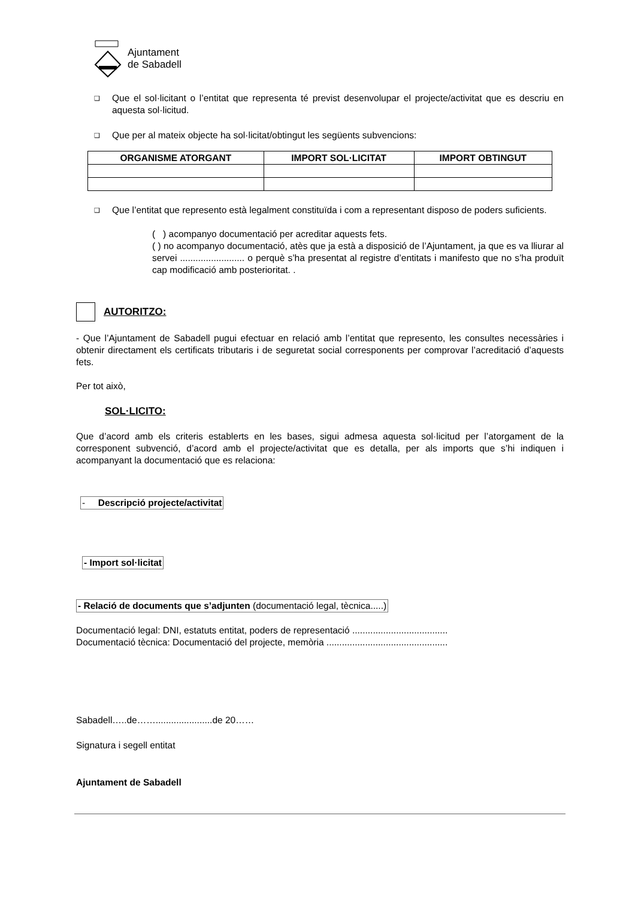Ajuntament
de Sabadell
❑
Que el sol·licitant o l’entitat que representa té previst desenvolupar el projecte/activitat que es descriu en aquesta sol·licitud.
❑
Que per al mateix objecte ha sol·licitat/obtingut les següents subvencions:
| ORGANISME ATORGANT | IMPORT SOL·LICITAT | IMPORT OBTINGUT |
| --- | --- | --- |
❑
Que l’entitat que represento està legalment constituïda i com a representant disposo de poders suficients.
( ) acompanyo documentació per acreditar aquests fets.
( ) no acompanyo documentació, atès que ja està a disposició de l’Ajuntament, ja que es va lliurar al servei ......................... o perquè s’ha presentat al registre d’entitats i manifesto que no s’ha produït cap modificació amb posterioritat. .
AUTORITZO:
- Que l’Ajuntament de Sabadell pugui efectuar en relació amb l’entitat que represento, les consultes necessàries i obtenir directament els certificats tributaris i de seguretat social corresponents per comprovar l’acreditació d’aquests fets.
Per tot això,
SOL·LICITO:
Que d’acord amb els criteris establerts en les bases, sigui admesa aquesta sol·licitud per l’atorgament de la corresponent subvenció, d’acord amb el projecte/activitat que es detalla, per als imports que s’hi indiquen i acompanyant la documentació que es relaciona:
- Descripció projecte/activitat
- Import sol·licitat
- Relació de documents que s’adjunten (documentació legal, tècnica.....)
Documentació legal: DNI, estatuts entitat, poders de representació .....................................
Documentació tècnica: Documentació del projecte, memòria ...............................................
Sabadell…..de……......................de 20……
Signatura i segell entitat
Ajuntament de Sabadell